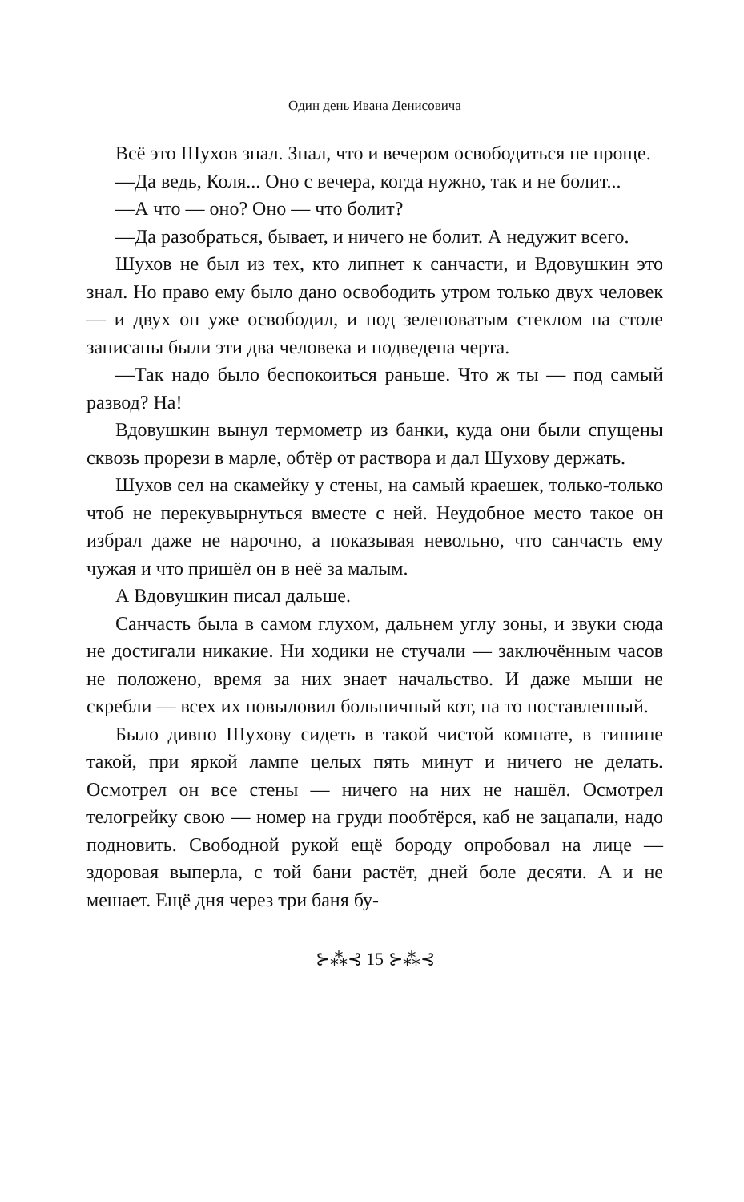Один день Ивана Денисовича
Всё это Шухов знал. Знал, что и вечером освободиться не проще.
—Да ведь, Коля... Оно с вечера, когда нужно, так и не болит...
—А что — оно? Оно — что болит?
—Да разобраться, бывает, и ничего не болит. А недужит всего.
Шухов не был из тех, кто липнет к санчасти, и Вдовушкин это знал. Но право ему было дано освободить утром только двух человек — и двух он уже освободил, и под зеленоватым стеклом на столе записаны были эти два человека и подведена черта.
—Так надо было беспокоиться раньше. Что ж ты — под самый развод? На!
Вдовушкин вынул термометр из банки, куда они были спущены сквозь прорези в марле, обтёр от раствора и дал Шухову держать.
Шухов сел на скамейку у стены, на самый краешек, только-только чтоб не перекувырнуться вместе с ней. Неудобное место такое он избрал даже не нарочно, а показывая невольно, что санчасть ему чужая и что пришёл он в неё за малым.
А Вдовушкин писал дальше.
Санчасть была в самом глухом, дальнем углу зоны, и звуки сюда не достигали никакие. Ни ходики не стучали — заключённым часов не положено, время за них знает начальство. И даже мыши не скребли — всех их повыловил больничный кот, на то поставленный.
Было дивно Шухову сидеть в такой чистой комнате, в тишине такой, при яркой лампе целых пять минут и ничего не делать. Осмотрел он все стены — ничего на них не нашёл. Осмотрел телогрейку свою — номер на груди пообтёрся, каб не зацапали, надо подновить. Свободной рукой ещё бороду опробовал на лице — здоровая выперла, с той бани растёт, дней боле десяти. А и не мешает. Ещё дня через три баня бу-
⊱⁂⊰ 15 ⊱⁂⊰